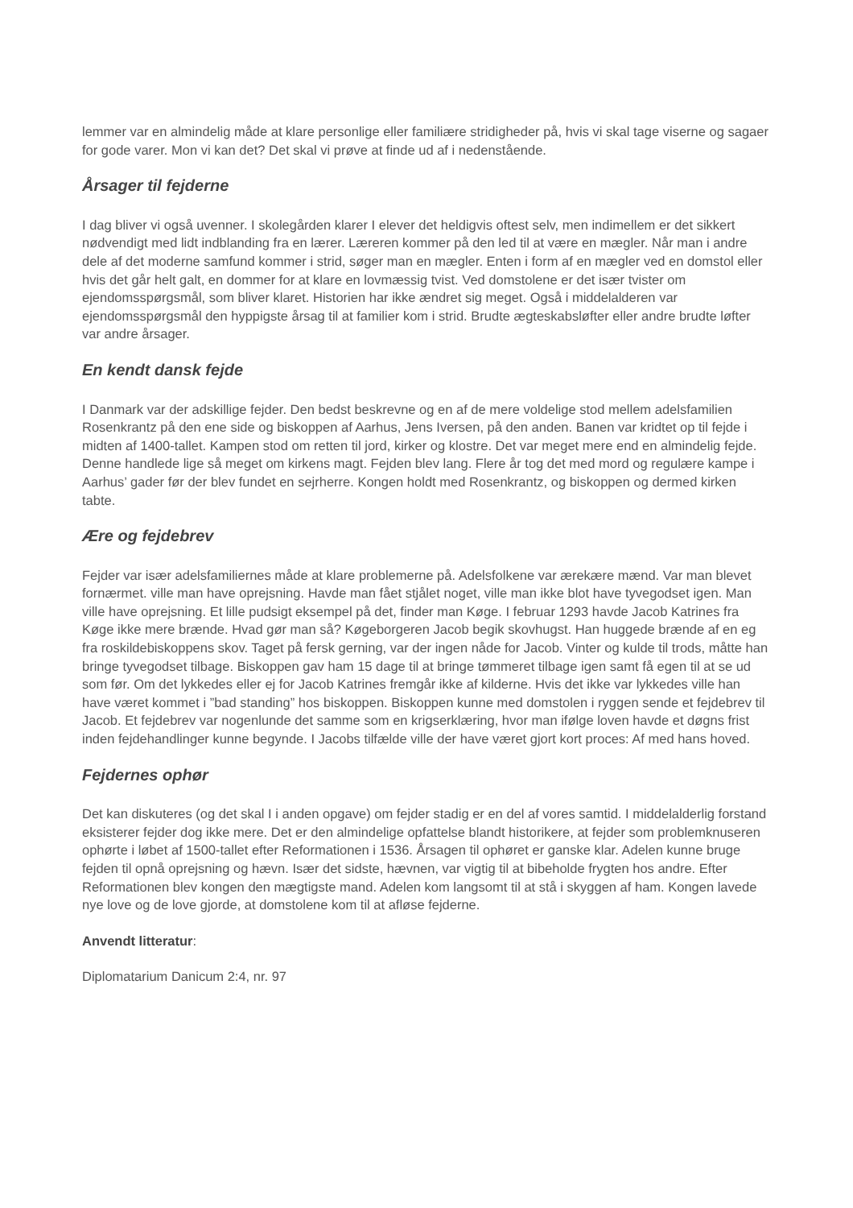lemmer var en almindelig måde at klare personlige eller familiære stridigheder på, hvis vi skal tage viserne og sagaer for gode varer. Mon vi kan det? Det skal vi prøve at finde ud af i nedenstående.
Årsager til fejderne
I dag bliver vi også uvenner. I skolegården klarer I elever det heldigvis oftest selv, men indimellem er det sikkert nødvendigt med lidt indblanding fra en lærer. Læreren kommer på den led til at være en mægler. Når man i andre dele af det moderne samfund kommer i strid, søger man en mægler. Enten i form af en mægler ved en domstol eller hvis det går helt galt, en dommer for at klare en lovmæssig tvist. Ved domstolene er det især tvister om ejendomsspørgsmål, som bliver klaret. Historien har ikke ændret sig meget. Også i middelalderen var ejendomsspørgsmål den hyppigste årsag til at familier kom i strid. Brudte ægteskabsløfter eller andre brudte løfter var andre årsager.
En kendt dansk fejde
I Danmark var der adskillige fejder. Den bedst beskrevne og en af de mere voldelige stod mellem adelsfamilien Rosenkrantz på den ene side og biskoppen af Aarhus, Jens Iversen, på den anden. Banen var kridtet op til fejde i midten af 1400-tallet. Kampen stod om retten til jord, kirker og klostre. Det var meget mere end en almindelig fejde. Denne handlede lige så meget om kirkens magt. Fejden blev lang. Flere år tog det med mord og regulære kampe i Aarhus’ gader før der blev fundet en sejrherre. Kongen holdt med Rosenkrantz, og biskoppen og dermed kirken tabte.
Ære og fejdebrev
Fejder var især adelsfamiliernes måde at klare problemerne på. Adelsfolkene var ærekære mænd. Var man blevet fornærmet. ville man have oprejsning. Havde man fået stjålet noget, ville man ikke blot have tyvegodset igen. Man ville have oprejsning. Et lille pudsigt eksempel på det, finder man Køge. I februar 1293 havde Jacob Katrines fra Køge ikke mere brænde. Hvad gør man så? Køgeborgeren Jacob begik skovhugst. Han huggede brænde af en eg fra roskildebiskoppens skov. Taget på fersk gerning, var der ingen nåde for Jacob. Vinter og kulde til trods, måtte han bringe tyvegodset tilbage. Biskoppen gav ham 15 dage til at bringe tømmeret tilbage igen samt få egen til at se ud som før. Om det lykkedes eller ej for Jacob Katrines fremgår ikke af kilderne. Hvis det ikke var lykkedes ville han have været kommet i ”bad standing” hos biskoppen. Biskoppen kunne med domstolen i ryggen sende et fejdebrev til Jacob. Et fejdebrev var nogenlunde det samme som en krigserklæring, hvor man ifølge loven havde et døgns frist inden fejdehandlinger kunne begynde. I Jacobs tilfælde ville der have været gjort kort proces: Af med hans hoved.
Fejdernes ophør
Det kan diskuteres (og det skal I i anden opgave) om fejder stadig er en del af vores samtid. I middelalderlig forstand eksisterer fejder dog ikke mere. Det er den almindelige opfattelse blandt historikere, at fejder som problemknuseren ophørte i løbet af 1500-tallet efter Reformationen i 1536. Årsagen til ophøret er ganske klar. Adelen kunne bruge fejden til opnå oprejsning og hævn. Især det sidste, hævnen, var vigtig til at bibeholde frygten hos andre. Efter Reformationen blev kongen den mægtigste mand. Adelen kom langsomt til at stå i skyggen af ham. Kongen lavede nye love og de love gjorde, at domstolene kom til at afløse fejderne.
Anvendt litteratur:
Diplomatarium Danicum 2:4, nr. 97